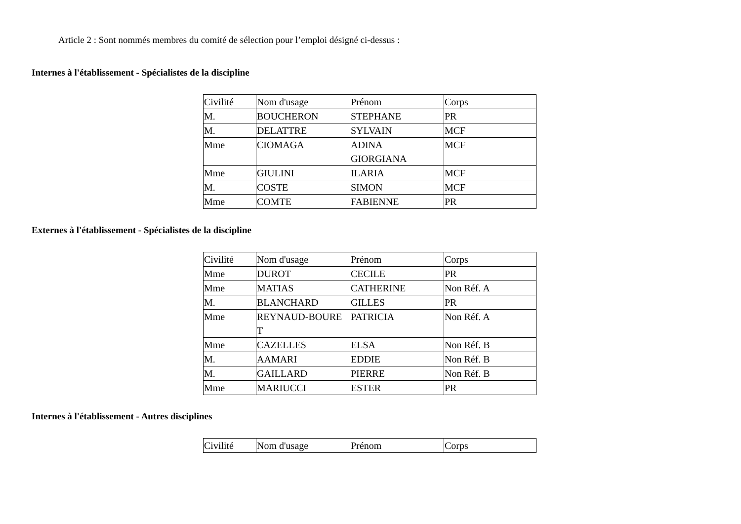Article 2 : Sont nommés membres du comité de sélection pour l’emploi désigné ci-dessus :
Internes à l'établissement - Spécialistes de la discipline
| Civilité | Nom d'usage | Prénom | Corps |
| M. | BOUCHERON | STEPHANE | PR |
| M. | DELATTRE | SYLVAIN | MCF |
| Mme | CIOMAGA | ADINA GIORGIANA | MCF |
| Mme | GIULINI | ILARIA | MCF |
| M. | COSTE | SIMON | MCF |
| Mme | COMTE | FABIENNE | PR |
Externes à l'établissement - Spécialistes de la discipline
| Civilité | Nom d'usage | Prénom | Corps |
| Mme | DUROT | CECILE | PR |
| Mme | MATIAS | CATHERINE | Non Réf. A |
| M. | BLANCHARD | GILLES | PR |
| Mme | REYNAUD-BOURE T | PATRICIA | Non Réf. A |
| Mme | CAZELLES | ELSA | Non Réf. B |
| M. | AAMARI | EDDIE | Non Réf. B |
| M. | GAILLARD | PIERRE | Non Réf. B |
| Mme | MARIUCCI | ESTER | PR |
Internes à l'établissement - Autres disciplines
| Civilité | Nom d'usage | Prénom | Corps |